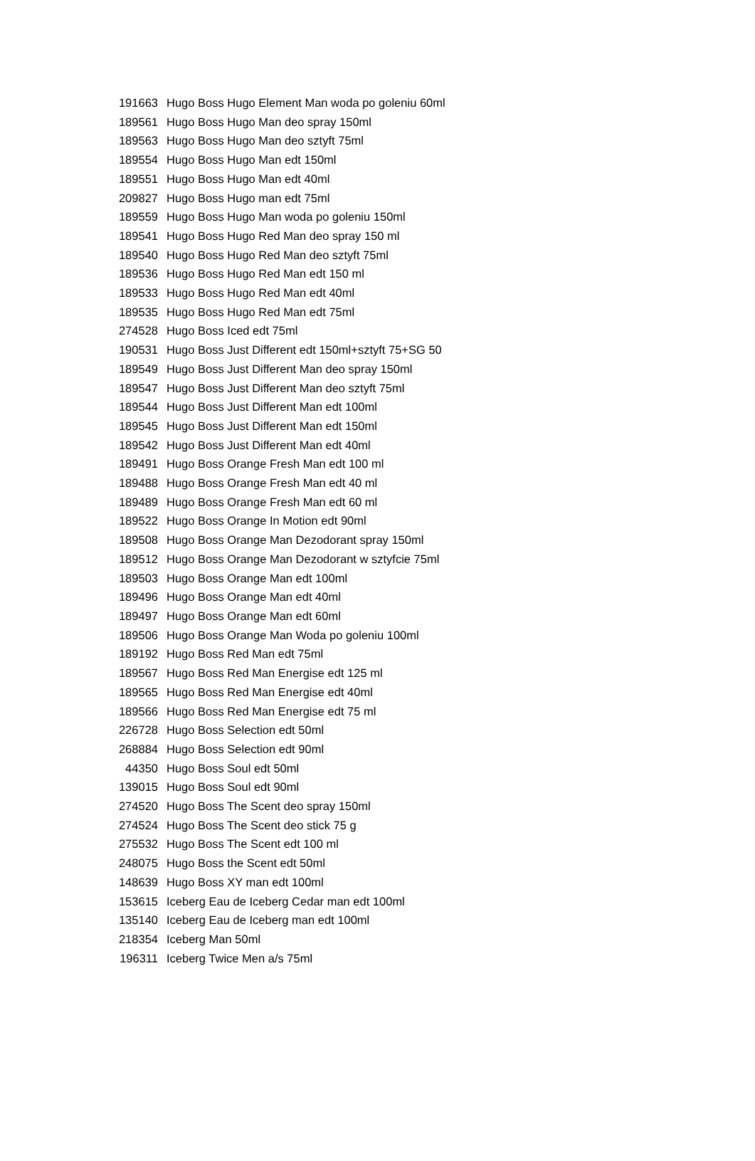| 191663 | Hugo Boss Hugo Element Man woda po goleniu 60ml |
| 189561 | Hugo Boss Hugo Man deo spray 150ml |
| 189563 | Hugo Boss Hugo Man deo sztyft 75ml |
| 189554 | Hugo Boss Hugo Man edt 150ml |
| 189551 | Hugo Boss Hugo Man edt 40ml |
| 209827 | Hugo Boss Hugo man edt 75ml |
| 189559 | Hugo Boss Hugo Man woda po goleniu 150ml |
| 189541 | Hugo Boss Hugo Red Man deo spray 150 ml |
| 189540 | Hugo Boss Hugo Red Man deo sztyft 75ml |
| 189536 | Hugo Boss Hugo Red Man edt 150 ml |
| 189533 | Hugo Boss Hugo Red Man edt 40ml |
| 189535 | Hugo Boss Hugo Red Man edt 75ml |
| 274528 | Hugo Boss Iced edt 75ml |
| 190531 | Hugo Boss Just Different edt 150ml+sztyft 75+SG 50 |
| 189549 | Hugo Boss Just Different Man deo spray 150ml |
| 189547 | Hugo Boss Just Different Man deo sztyft 75ml |
| 189544 | Hugo Boss Just Different Man edt 100ml |
| 189545 | Hugo Boss Just Different Man edt 150ml |
| 189542 | Hugo Boss Just Different Man edt 40ml |
| 189491 | Hugo Boss Orange Fresh Man edt 100 ml |
| 189488 | Hugo Boss Orange Fresh Man edt 40 ml |
| 189489 | Hugo Boss Orange Fresh Man edt 60 ml |
| 189522 | Hugo Boss Orange In Motion edt 90ml |
| 189508 | Hugo Boss Orange Man Dezodorant spray 150ml |
| 189512 | Hugo Boss Orange Man Dezodorant w sztyfcie 75ml |
| 189503 | Hugo Boss Orange Man edt 100ml |
| 189496 | Hugo Boss Orange Man edt 40ml |
| 189497 | Hugo Boss Orange Man edt 60ml |
| 189506 | Hugo Boss Orange Man Woda po goleniu 100ml |
| 189192 | Hugo Boss Red Man edt 75ml |
| 189567 | Hugo Boss Red Man Energise edt 125 ml |
| 189565 | Hugo Boss Red Man Energise edt 40ml |
| 189566 | Hugo Boss Red Man Energise edt 75 ml |
| 226728 | Hugo Boss Selection edt 50ml |
| 268884 | Hugo Boss Selection edt 90ml |
| 44350 | Hugo Boss Soul edt 50ml |
| 139015 | Hugo Boss Soul edt 90ml |
| 274520 | Hugo Boss The Scent deo spray 150ml |
| 274524 | Hugo Boss The Scent deo stick 75 g |
| 275532 | Hugo Boss The Scent edt 100 ml |
| 248075 | Hugo Boss the Scent edt 50ml |
| 148639 | Hugo Boss XY man edt 100ml |
| 153615 | Iceberg Eau de Iceberg Cedar man edt 100ml |
| 135140 | Iceberg Eau de Iceberg man edt 100ml |
| 218354 | Iceberg Man 50ml |
| 196311 | Iceberg Twice Men a/s 75ml |